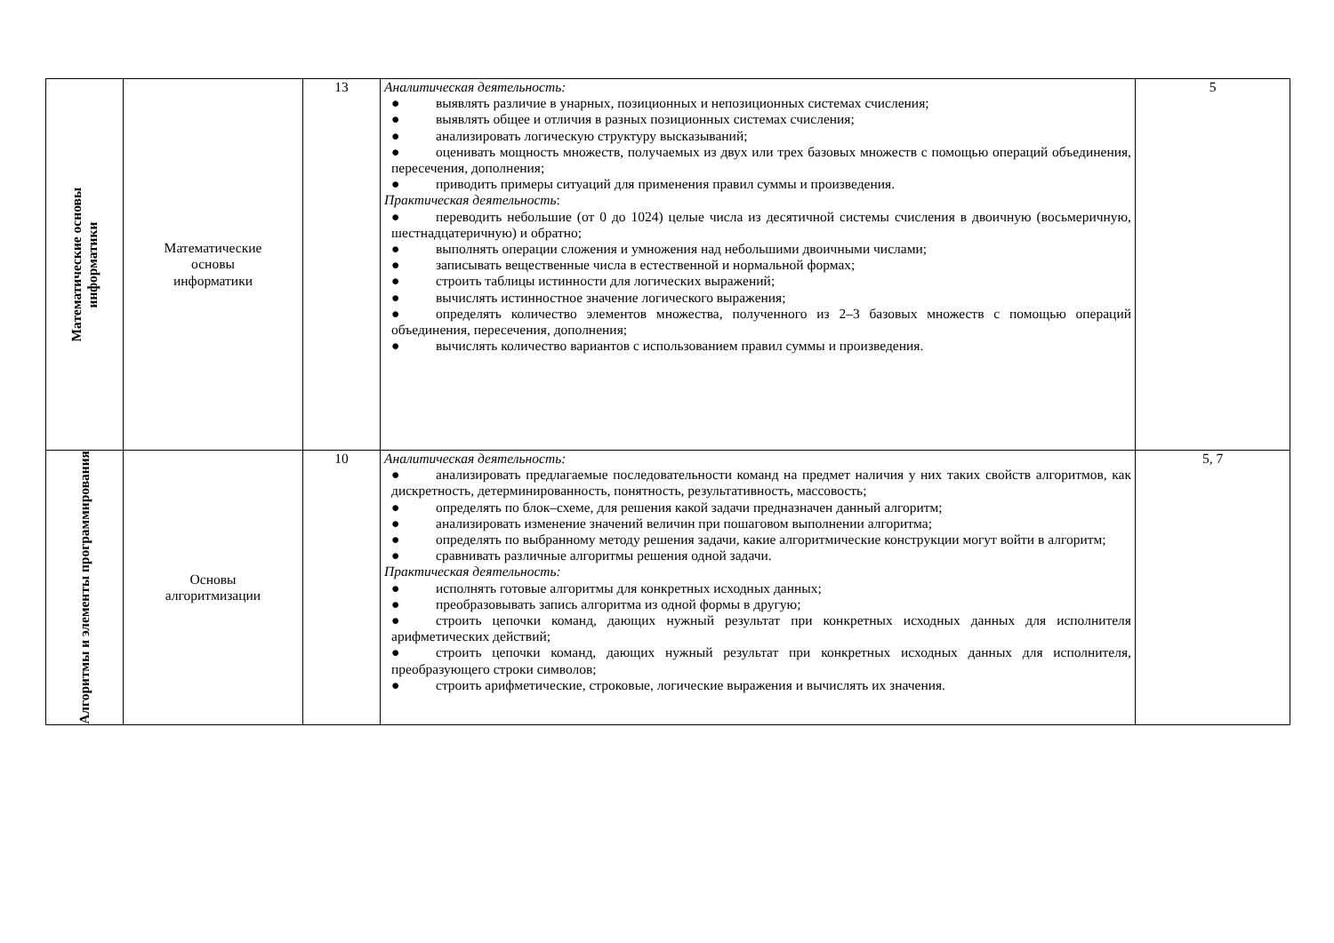| Математические основы информатики | Математические основы информатики | 13 | Аналитическая деятельность: ● выявлять различие в унарных, позиционных и непозиционных системах счисления; ● выявлять общее и отличия в разных позиционных системах счисления; ● анализировать логическую структуру высказываний; ● оценивать мощность множеств, получаемых из двух или трех базовых множеств с помощью операций объединения, пересечения, дополнения; ● приводить примеры ситуаций для применения правил суммы и произведения. Практическая деятельность : ● переводить небольшие (от 0 до 1024) целые числа из десятичной системы счисления в двоичную (восьмеричную, шестнадцатеричную) и обратно; ● выполнять операции сложения и умножения над небольшими двоичными числами; ● записывать вещественные числа в естественной и нормальной формах; ● строить таблицы истинности для логических выражений; ● вычислять истинностное значение логического выражения; ● определять количество элементов множества, полученного из 2–3 базовых множеств с помощью операций объединения, пересечения, дополнения; ● вычислять количество вариантов с использованием правил суммы и произведения. | 5 |
| Алгоритмы и элементы программирования | Основы алгоритмизации | 10 | Аналитическая деятельность: ● анализировать предлагаемые последовательности команд на предмет наличия у них таких свойств алгоритмов, как дискретность, детерминированность, понятность, результативность, массовость; ● определять по блок–схеме, для решения какой задачи предназначен данный алгоритм; ● анализировать изменение значений величин при пошаговом выполнении алгоритма; ● определять по выбранному методу решения задачи, какие алгоритмические конструкции могут войти в алгоритм; ● сравнивать различные алгоритмы решения одной задачи. Практическая деятельность: ● исполнять готовые алгоритмы для конкретных исходных данных; ● преобразовывать запись алгоритма из одной формы в другую; ● строить цепочки команд, дающих нужный результат при конкретных исходных данных для исполнителя арифметических действий; ● строить цепочки команд, дающих нужный результат при конкретных исходных данных для исполнителя, преобразующего строки символов; ● строить арифметические, строковые, логические выражения и вычислять их значения. | 5, 7 |